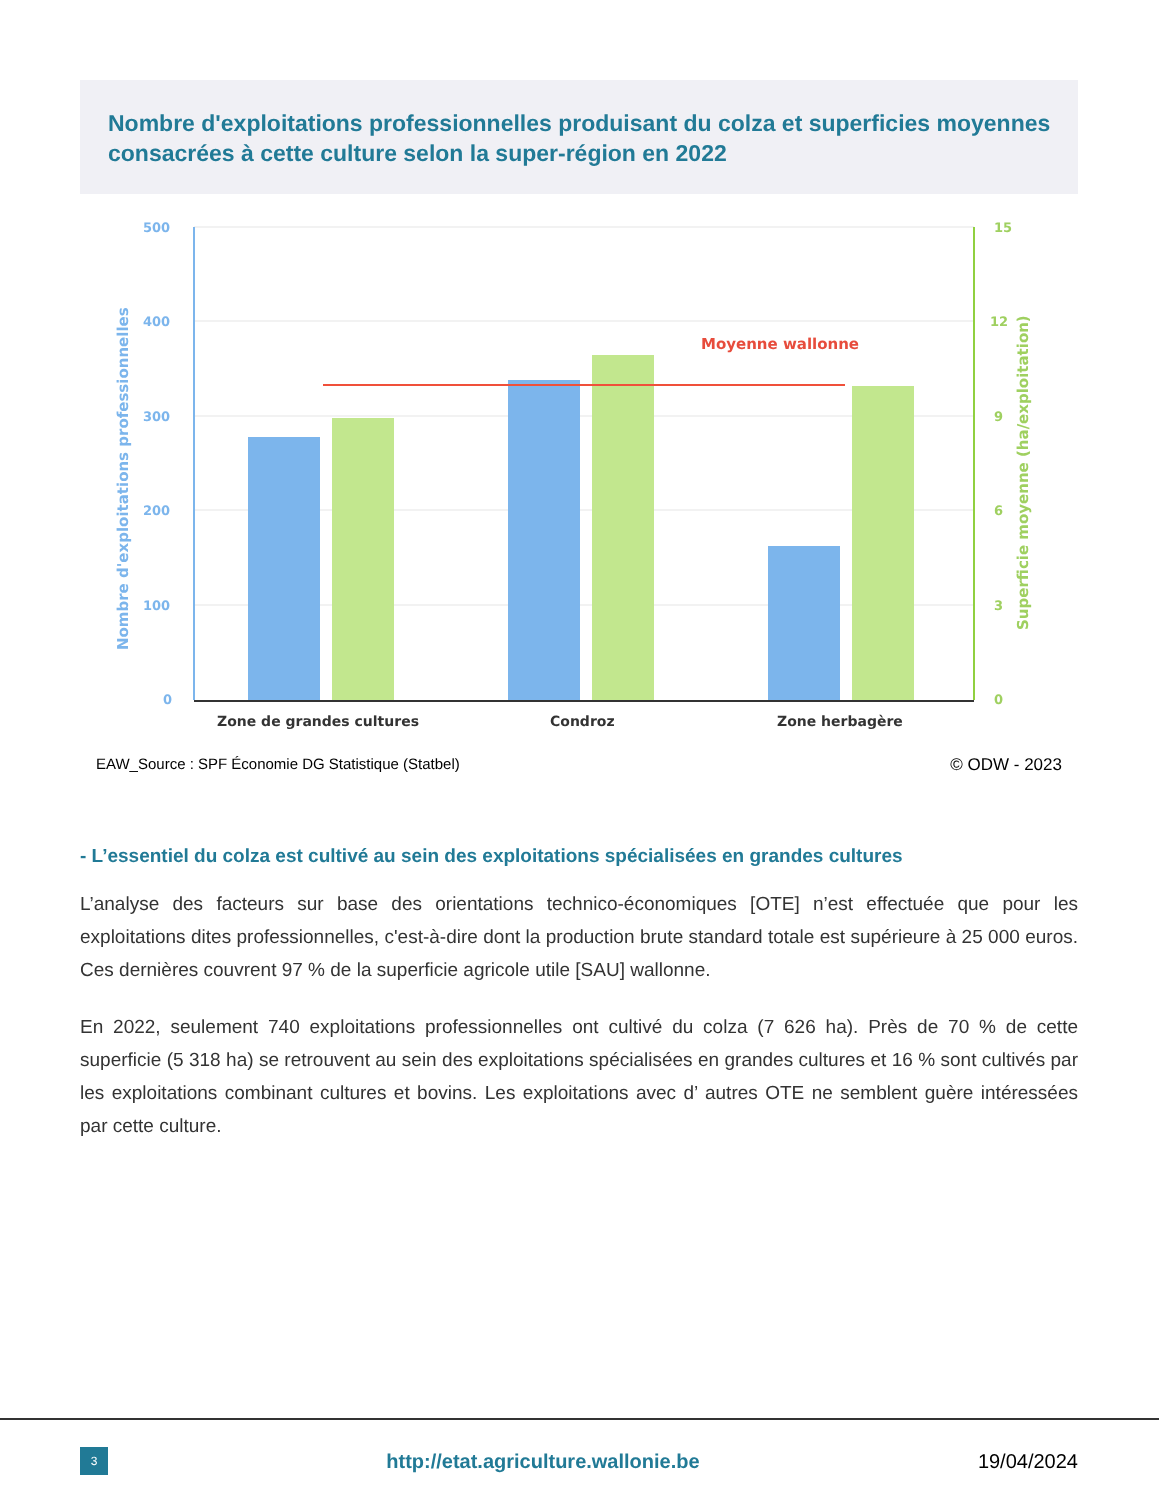Nombre d'exploitations professionnelles produisant du colza et superficies moyennes consacrées à cette culture selon la super-région en 2022
500
400
300
200
100
0
Nombre d'exploitations professionnelles
15
12
9
6
3
0
Superficie moyenne (ha/exploitation)
Moyenne wallonne
Zone de grandes cultures
Condroz
Zone herbagère
EAW_Source : SPF Économie DG Statistique (Statbel) © ODW - 2023
- L’essentiel du colza est cultivé au sein des exploitations spécialisées en grandes cultures
L’analyse des facteurs sur base des orientations technico-économiques [OTE] n’est effectuée que pour les exploitations dites professionnelles, c'est-à-dire dont la production brute standard totale est supérieure à 25 000 euros. Ces dernières couvrent 97 % de la superficie agricole utile [SAU] wallonne.
En 2022, seulement 740 exploitations professionnelles ont cultivé du colza (7 626 ha). Près de 70 % de cette superficie (5 318 ha) se retrouvent au sein des exploitations spécialisées en grandes cultures et 16 % sont cultivés par les exploitations combinant cultures et bovins. Les exploitations avec d’ autres OTE ne semblent guère intéressées par cette culture.
3 http://etat.agriculture.wallonie.be 19/04/2024